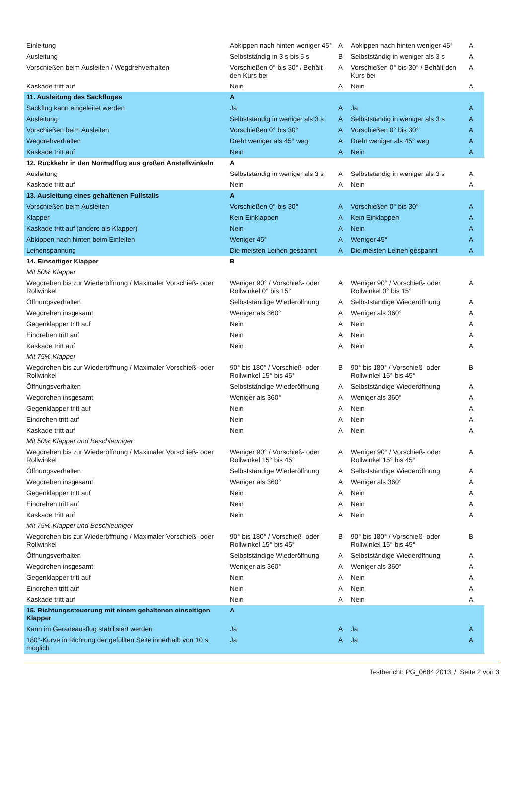| Einleitung | Abkippen nach hinten weniger 45° | A | Abkippen nach hinten weniger 45° | A |
| Ausleitung | Selbstständig in 3 s bis 5 s | B | Selbstständig in weniger als 3 s | A |
| Vorschießen beim Ausleiten / Wegdrehverhalten | Vorschießen 0° bis 30° / Behält den Kurs bei | A | Vorschießen 0° bis 30° / Behält den Kurs bei | A |
| Kaskade tritt auf | Nein | A | Nein | A |
| 11. Ausleitung des Sackfluges | A | | | |
| Sackflug kann eingeleitet werden | Ja | A | Ja | A |
| Ausleitung | Selbstständig in weniger als 3 s | A | Selbstständig in weniger als 3 s | A |
| Vorschießen beim Ausleiten | Vorschießen 0° bis 30° | A | Vorschießen 0° bis 30° | A |
| Wegdrehverhalten | Dreht weniger als 45° weg | A | Dreht weniger als 45° weg | A |
| Kaskade tritt auf | Nein | A | Nein | A |
| 12. Rückkehr in den Normalflug aus großen Anstellwinkeln | A | | | |
| Ausleitung | Selbstständig in weniger als 3 s | A | Selbstständig in weniger als 3 s | A |
| Kaskade tritt auf | Nein | A | Nein | A |
| 13. Ausleitung eines gehaltenen Fullstalls | A | | | |
| Vorschießen beim Ausleiten | Vorschießen 0° bis 30° | A | Vorschießen 0° bis 30° | A |
| Klapper | Kein Einklappen | A | Kein Einklappen | A |
| Kaskade tritt auf (andere als Klapper) | Nein | A | Nein | A |
| Abkippen nach hinten beim Einleiten | Weniger 45° | A | Weniger 45° | A |
| Leinenspannung | Die meisten Leinen gespannt | A | Die meisten Leinen gespannt | A |
| 14. Einseitiger Klapper | B | | | |
| Mit 50% Klapper | | | | |
| Wegdrehen bis zur Wiederöffnung / Maximaler Vorschieß- oder Rollwinkel | Weniger 90° / Vorschieß- oder Rollwinkel 0° bis 15° | A | Weniger 90° / Vorschieß- oder Rollwinkel 0° bis 15° | A |
| Öffnungsverhalten | Selbstständige Wiederöffnung | A | Selbstständige Wiederöffnung | A |
| Wegdrehen insgesamt | Weniger als 360° | A | Weniger als 360° | A |
| Gegenklapper tritt auf | Nein | A | Nein | A |
| Eindrehen tritt auf | Nein | A | Nein | A |
| Kaskade tritt auf | Nein | A | Nein | A |
| Mit 75% Klapper | | | | |
| Wegdrehen bis zur Wiederöffnung / Maximaler Vorschieß- oder Rollwinkel | 90° bis 180° / Vorschieß- oder Rollwinkel 15° bis 45° | B | 90° bis 180° / Vorschieß- oder Rollwinkel 15° bis 45° | B |
| Öffnungsverhalten | Selbstständige Wiederöffnung | A | Selbstständige Wiederöffnung | A |
| Wegdrehen insgesamt | Weniger als 360° | A | Weniger als 360° | A |
| Gegenklapper tritt auf | Nein | A | Nein | A |
| Eindrehen tritt auf | Nein | A | Nein | A |
| Kaskade tritt auf | Nein | A | Nein | A |
| Mit 50% Klapper und Beschleuniger | | | | |
| Wegdrehen bis zur Wiederöffnung / Maximaler Vorschieß- oder Rollwinkel | Weniger 90° / Vorschieß- oder Rollwinkel 15° bis 45° | A | Weniger 90° / Vorschieß- oder Rollwinkel 15° bis 45° | A |
| Öffnungsverhalten | Selbstständige Wiederöffnung | A | Selbstständige Wiederöffnung | A |
| Wegdrehen insgesamt | Weniger als 360° | A | Weniger als 360° | A |
| Gegenklapper tritt auf | Nein | A | Nein | A |
| Eindrehen tritt auf | Nein | A | Nein | A |
| Kaskade tritt auf | Nein | A | Nein | A |
| Mit 75% Klapper und Beschleuniger | | | | |
| Wegdrehen bis zur Wiederöffnung / Maximaler Vorschieß- oder Rollwinkel | 90° bis 180° / Vorschieß- oder Rollwinkel 15° bis 45° | B | 90° bis 180° / Vorschieß- oder Rollwinkel 15° bis 45° | B |
| Öffnungsverhalten | Selbstständige Wiederöffnung | A | Selbstständige Wiederöffnung | A |
| Wegdrehen insgesamt | Weniger als 360° | A | Weniger als 360° | A |
| Gegenklapper tritt auf | Nein | A | Nein | A |
| Eindrehen tritt auf | Nein | A | Nein | A |
| Kaskade tritt auf | Nein | A | Nein | A |
| 15. Richtungssteuerung mit einem gehaltenen einseitigen Klapper | A | | | |
| Kann im Geradeausflug stabilisiert werden | Ja | A | Ja | A |
| 180°-Kurve in Richtung der gefüllten Seite innerhalb von 10 s möglich | Ja | A | Ja | A |
Testbericht: PG_0684.2013 / Seite 2 von 3